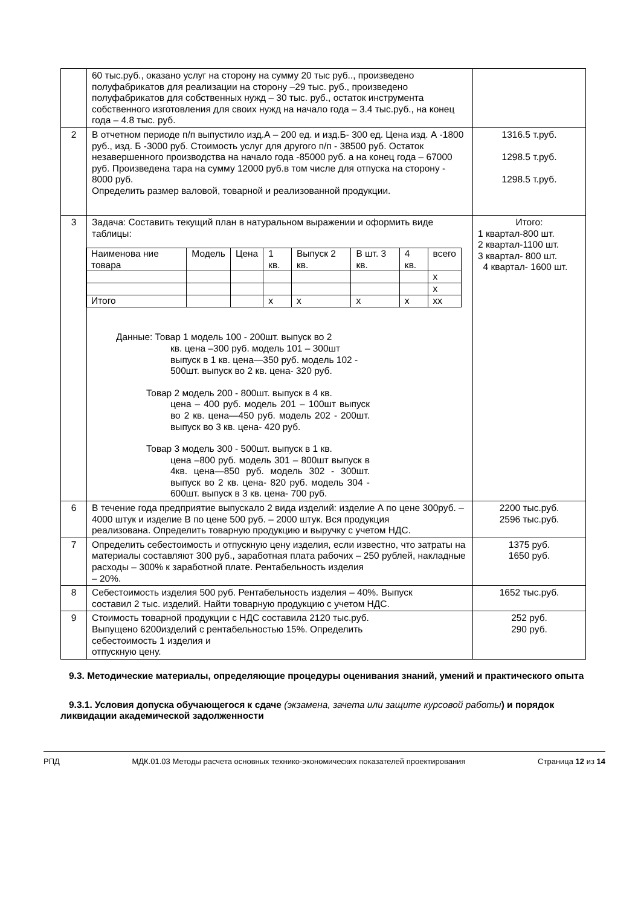| | 60 тыс.руб., оказано услуг на сторону на сумму 20 тыс руб.., произведено полуфабрикатов для реализации на сторону –29 тыс. руб., произведено полуфабрикатов для собственных нужд – 30 тыс. руб., остаток инструмента собственного изготовления для своих нужд на начало года – 3.4 тыс.руб., на конец года – 4.8 тыс. руб. | |
| 2 | В отчетном периоде п/п выпустило изд.А – 200 ед. и изд.Б- 300 ед. Цена изд. А -1800 руб., изд. Б -3000 руб. Стоимость услуг для другого п/п - 38500 руб. Остаток незавершенного производства на начало года -85000 руб. а на конец года – 67000 руб. Произведена тара на сумму 12000 руб.в том числе для отпуска на сторону - 8000 руб. Определить размер валовой, товарной и реализованной продукции. | 1316.5 т.руб. 1298.5 т.руб. 1298.5 т.руб. |
| 3 | Задача: Составить текущий план в натуральном выражении и оформить виде таблицы: / Наименова ние товара / Модель / Цена / 1 кв. / Выпуск 2 кв. / В шт. 3 кв. / 4 кв. / всего / / / / / / / / / x / / / / / / / / / x / / Итого / / / x / x / x / x / xx / Данные: Товар 1 модель 100 - 200шт. выпуск во 2 кв. цена –300 руб. модель 101 – 300шт выпуск в 1 кв. цена—350 руб. модель 102 - 500шт. выпуск во 2 кв. цена- 320 руб. Товар 2 модель 200 - 800шт. выпуск в 4 кв. цена – 400 руб. модель 201 – 100шт выпуск во 2 кв. цена—450 руб. модель 202 - 200шт. выпуск во 3 кв. цена- 420 руб. Товар 3 модель 300 - 500шт. выпуск в 1 кв. цена –800 руб. модель 301 – 800шт выпуск в 4кв. цена—850 руб. модель 302 - 300шт. выпуск во 2 кв. цена- 820 руб. модель 304 - 600шт. выпуск в 3 кв. цена- 700 руб. | Итого: 1 квартал-800 шт. 2 квартал-1100 шт. 3 квартал- 800 шт. 4 квартал- 1600 шт. |
| 6 | В течение года предприятие выпускало 2 вида изделий: изделие А по цене 300руб. – 4000 штук и изделие В по цене 500 руб. – 2000 штук. Вся продукция реализована. Определить товарную продукцию и выручку с учетом НДС. | 2200 тыс.руб. 2596 тыс.руб. |
| 7 | Определить себестоимость и отпускную цену изделия, если известно, что затраты на материалы составляют 300 руб., заработная плата рабочих – 250 рублей, накладные расходы – 300% к заработной плате. Рентабельность изделия – 20%. | 1375 руб. 1650 руб. |
| 8 | Себестоимость изделия 500 руб. Рентабельность изделия – 40%. Выпуск составил 2 тыс. изделий. Найти товарную продукцию с учетом НДС. | 1652 тыс.руб. |
| 9 | Стоимость товарной продукции с НДС составила 2120 тыс.руб. Выпущено 6200изделий с рентабельностью 15%. Определить себестоимость 1 изделия и отпускную цену. | 252 руб. 290 руб. |
9.3. Методические материалы, определяющие процедуры оценивания знаний, умений и практического опыта
9.3.1. Условия допуска обучающегося к сдаче (экзамена, зачета или защите курсовой работы) и порядок ликвидации академической задолженности
РПД МДК.01.03 Методы расчета основных технико-экономических показателей проектирования Страница 12 из 14